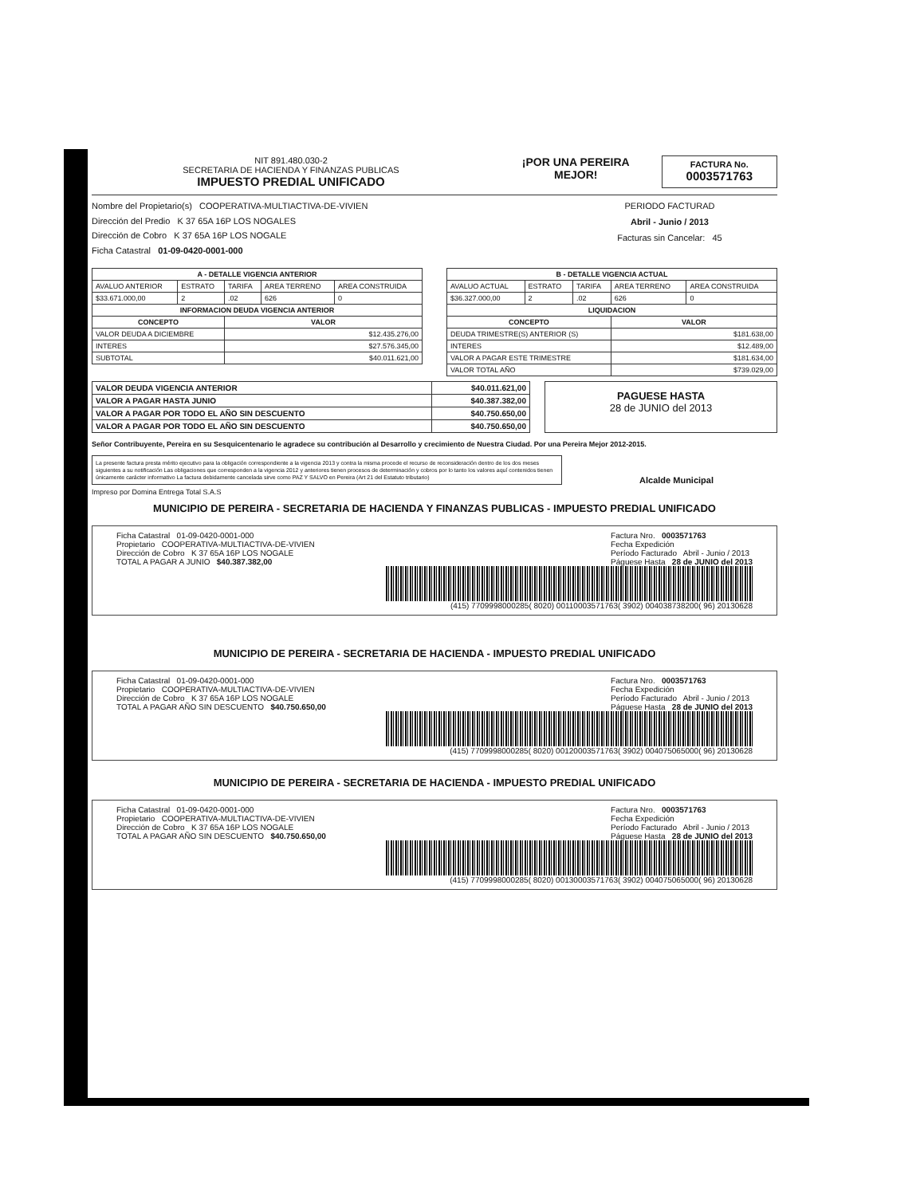NIT 891.480.030-2
SECRETARIA DE HACIENDA Y FINANZAS PUBLICAS
IMPUESTO PREDIAL UNIFICADO
¡POR UNA PEREIRA
MEJOR!
FACTURA No.
0003571763
Nombre del Propietario(s) COOPERATIVA-MULTIACTIVA-DE-VIVIEN
Dirección del Predio K 37 65A 16P LOS NOGALES
Dirección de Cobro K 37 65A 16P LOS NOGALE
Ficha Catastral 01-09-0420-0001-000
PERIODO FACTURAD
Abril - Junio / 2013
Facturas sin Cancelar: 45
| A - DETALLE VIGENCIA ANTERIOR | | | | |
| --- | --- | --- | --- | --- |
| AVALUO ANTERIOR | ESTRATO | TARIFA | AREA TERRENO | AREA CONSTRUIDA |
| $33.671.000,00 | 2 | .02 | 626 | 0 |
| INFORMACION DEUDA VIGENCIA ANTERIOR | | | | |
| CONCEPTO | | VALOR | | |
| VALOR DEUDA A DICIEMBRE | | $12.435.276,00 | | |
| INTERES | | $27.576.345,00 | | |
| SUBTOTAL | | $40.011.621,00 | | |
| B - DETALLE VIGENCIA ACTUAL | | | | |
| --- | --- | --- | --- | --- |
| AVALUO ACTUAL | ESTRATO | TARIFA | AREA TERRENO | AREA CONSTRUIDA |
| $36.327.000,00 | 2 | .02 | 626 | 0 |
| LIQUIDACION | | | | |
| CONCEPTO | | | VALOR | |
| DEUDA TRIMESTRE(S) ANTERIOR (S) | | | $181.638,00 | |
| INTERES | | | $12.489,00 | |
| VALOR A PAGAR ESTE TRIMESTRE | | | $181.634,00 | |
| VALOR TOTAL AÑO | | | $739.029,00 | |
| VALOR DEUDA VIGENCIA ANTERIOR | $40.011.621,00 |
| VALOR A PAGAR HASTA JUNIO | $40.387.382,00 |
| VALOR A PAGAR POR TODO EL AÑO SIN DESCUENTO | $40.750.650,00 |
| VALOR A PAGAR POR TODO EL AÑO SIN DESCUENTO | $40.750.650,00 |
PAGUESE HASTA
28 de JUNIO del 2013
Señor Contribuyente, Pereira en su Sesquicentenario le agradece su contribución al Desarrollo y crecimiento de Nuestra Ciudad. Por una Pereira Mejor 2012-2015.
La presente factura presta mérito ejecutivo para la obligación correspondiente a la vigencia 2013 y contra la misma procede el recurso de reconsideración dentro de los dos meses siguientes a su notificación Las obligaciones que corresponden a la vigencia 2012 y anteriores tienen procesos de determinación y cobros por lo tanto los valores aquí contenidos tienen únicamente carácter informativo La factura debidamente cancelada sirve como PAZ Y SALVO en Pereira (Art 21 del Estatuto tributario)
Alcalde Municipal
Impreso por Domina Entrega Total S.A.S
MUNICIPIO DE PEREIRA - SECRETARIA DE HACIENDA Y FINANZAS PUBLICAS - IMPUESTO PREDIAL UNIFICADO
Ficha Catastral 01-09-0420-0001-000
Propietario COOPERATIVA-MULTIACTIVA-DE-VIVIEN
Dirección de Cobro K 37 65A 16P LOS NOGALE
TOTAL A PAGAR A JUNIO $40.387.382,00
Factura Nro. 0003571763
Fecha Expedición
Período Facturado Abril - Junio / 2013
Páguese Hasta 28 de JUNIO del 2013
(415) 7709998000285( 8020) 00110003571763( 3902) 004038738200( 96) 20130628
MUNICIPIO DE PEREIRA - SECRETARIA DE HACIENDA - IMPUESTO PREDIAL UNIFICADO
Ficha Catastral 01-09-0420-0001-000
Propietario COOPERATIVA-MULTIACTIVA-DE-VIVIEN
Dirección de Cobro K 37 65A 16P LOS NOGALE
TOTAL A PAGAR AÑO SIN DESCUENTO $40.750.650,00
Factura Nro. 0003571763
Fecha Expedición
Período Facturado Abril - Junio / 2013
Páguese Hasta 28 de JUNIO del 2013
(415) 7709998000285( 8020) 00120003571763( 3902) 004075065000( 96) 20130628
MUNICIPIO DE PEREIRA - SECRETARIA DE HACIENDA - IMPUESTO PREDIAL UNIFICADO
Ficha Catastral 01-09-0420-0001-000
Propietario COOPERATIVA-MULTIACTIVA-DE-VIVIEN
Dirección de Cobro K 37 65A 16P LOS NOGALE
TOTAL A PAGAR AÑO SIN DESCUENTO $40.750.650,00
Factura Nro. 0003571763
Fecha Expedición
Período Facturado Abril - Junio / 2013
Páguese Hasta 28 de JUNIO del 2013
(415) 7709998000285( 8020) 00130003571763( 3902) 004075065000( 96) 20130628